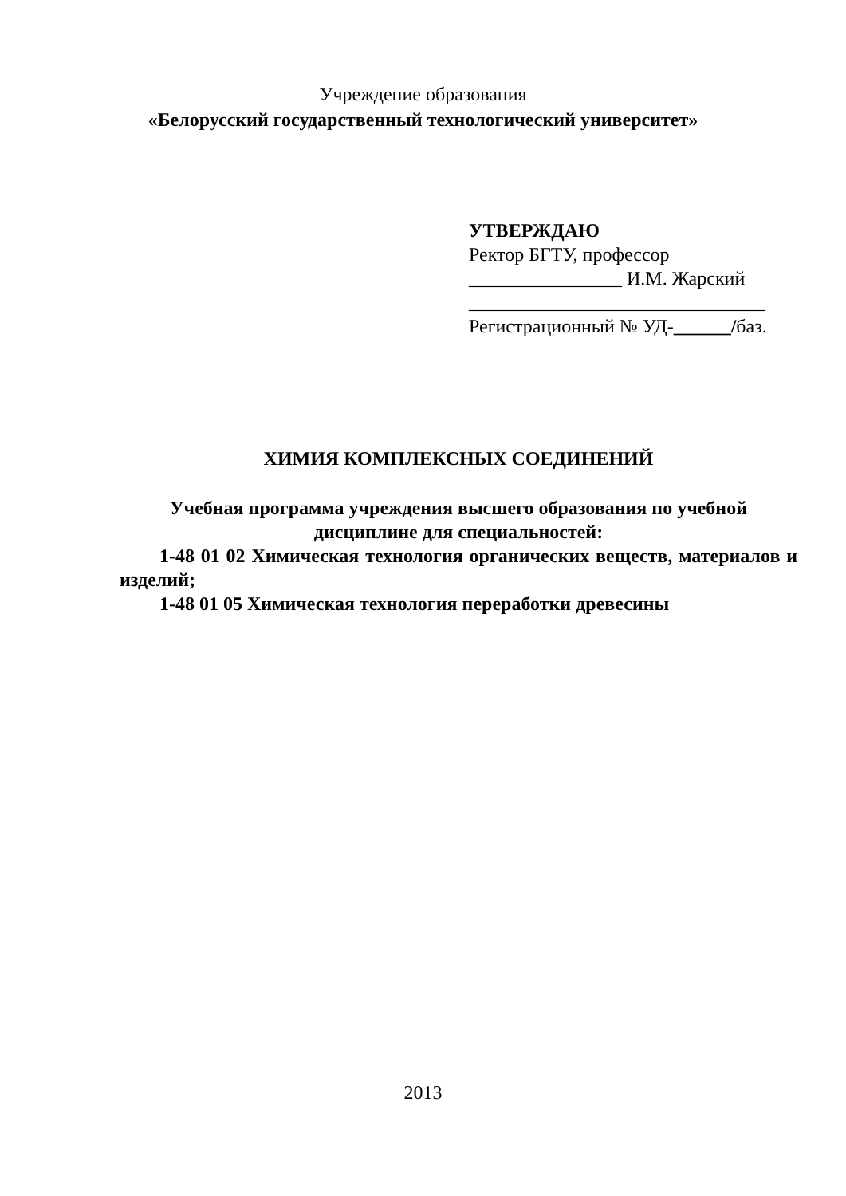Учреждение образования
«Белорусский государственный технологический университет»
УТВЕРЖДАЮ
Ректор БГТУ, профессор
________________ И.М. Жарский
_______________________________
Регистрационный № УД-______/баз.
ХИМИЯ КОМПЛЕКСНЫХ СОЕДИНЕНИЙ
Учебная программа учреждения высшего образования по учебной дисциплине для специальностей:
1-48 01 02 Химическая технология органических веществ, материалов и изделий;
1-48 01 05 Химическая технология переработки древесины
2013